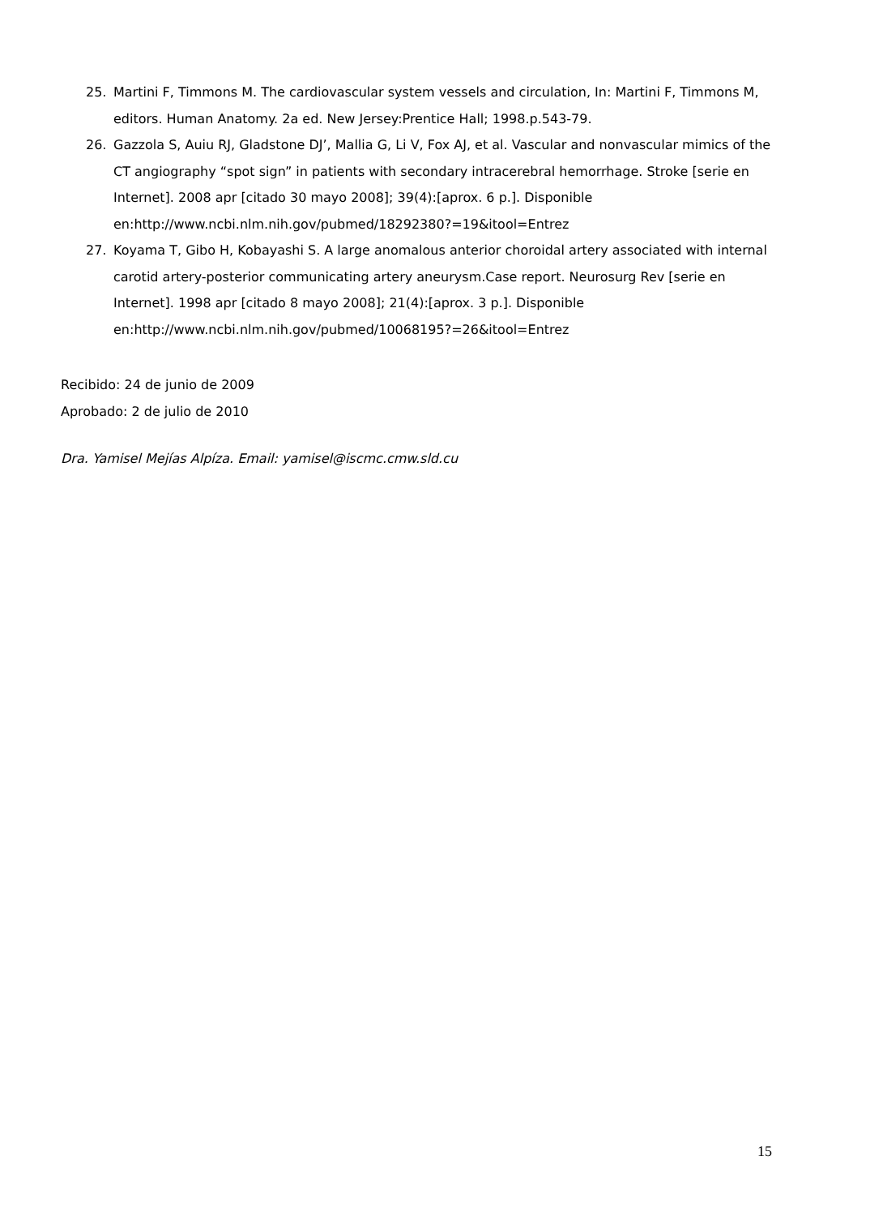25. Martini F, Timmons M. The cardiovascular system vessels and circulation, In: Martini F, Timmons M, editors. Human Anatomy. 2a ed. New Jersey:Prentice Hall; 1998.p.543-79.
26. Gazzola S, Auiu RJ, Gladstone DJ’, Mallia G, Li V, Fox AJ, et al. Vascular and nonvascular mimics of the CT angiography “spot sign” in patients with secondary intracerebral hemorrhage. Stroke [serie en Internet]. 2008 apr [citado 30 mayo 2008]; 39(4):[aprox. 6 p.]. Disponible en:http://www.ncbi.nlm.nih.gov/pubmed/18292380?=19&itool=Entrez
27. Koyama T, Gibo H, Kobayashi S. A large anomalous anterior choroidal artery associated with internal carotid artery-posterior communicating artery aneurysm.Case report. Neurosurg Rev [serie en Internet]. 1998 apr [citado 8 mayo 2008]; 21(4):[aprox. 3 p.]. Disponible en:http://www.ncbi.nlm.nih.gov/pubmed/10068195?=26&itool=Entrez
Recibido: 24 de junio de 2009
Aprobado: 2 de julio de 2010
Dra. Yamisel Mejías Alpíza. Email: yamisel@iscmc.cmw.sld.cu
15